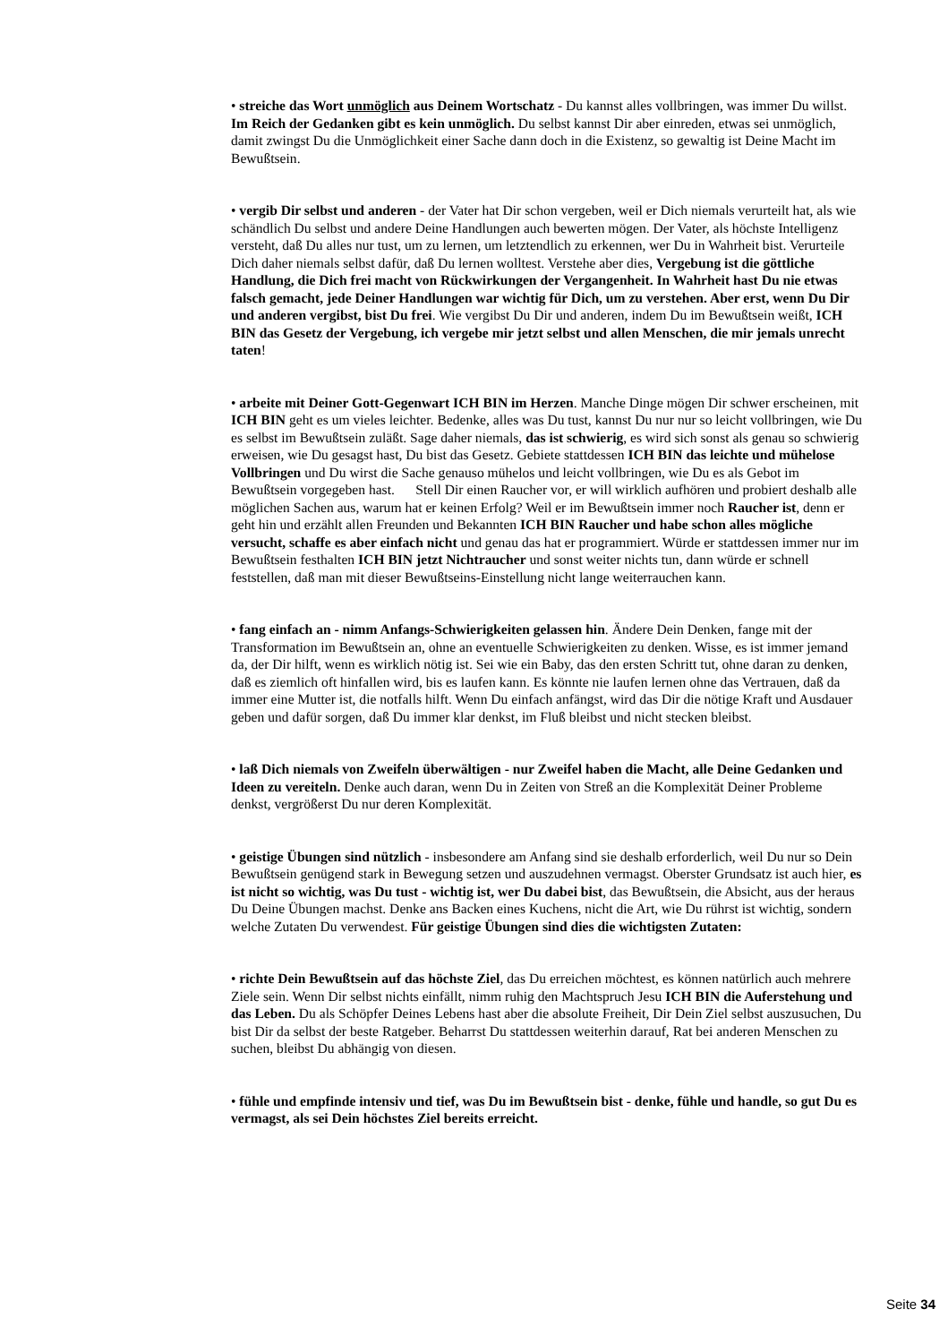• streiche das Wort unmöglich aus Deinem Wortschatz - Du kannst alles vollbringen, was immer Du willst. Im Reich der Gedanken gibt es kein unmöglich. Du selbst kannst Dir aber einreden, etwas sei unmöglich, damit zwingst Du die Unmöglichkeit einer Sache dann doch in die Existenz, so gewaltig ist Deine Macht im Bewußtsein.
• vergib Dir selbst und anderen - der Vater hat Dir schon vergeben, weil er Dich niemals verurteilt hat, als wie schändlich Du selbst und andere Deine Handlungen auch bewerten mögen. Der Vater, als höchste Intelligenz versteht, daß Du alles nur tust, um zu lernen, um letztendlich zu erkennen, wer Du in Wahrheit bist. Verurteile Dich daher niemals selbst dafür, daß Du lernen wolltest. Verstehe aber dies, Vergebung ist die göttliche Handlung, die Dich frei macht von Rückwirkungen der Vergangenheit. In Wahrheit hast Du nie etwas falsch gemacht, jede Deiner Handlungen war wichtig für Dich, um zu verstehen. Aber erst, wenn Du Dir und anderen vergibst, bist Du frei. Wie vergibst Du Dir und anderen, indem Du im Bewußtsein weißt, ICH BIN das Gesetz der Vergebung, ich vergebe mir jetzt selbst und allen Menschen, die mir jemals unrecht taten!
• arbeite mit Deiner Gott-Gegenwart ICH BIN im Herzen. Manche Dinge mögen Dir schwer erscheinen, mit ICH BIN geht es um vieles leichter. Bedenke, alles was Du tust, kannst Du nur nur so leicht vollbringen, wie Du es selbst im Bewußtsein zuläßt. Sage daher niemals, das ist schwierig, es wird sich sonst als genau so schwierig erweisen, wie Du gesagst hast, Du bist das Gesetz. Gebiete stattdessen ICH BIN das leichte und mühelose Vollbringen und Du wirst die Sache genauso mühelos und leicht vollbringen, wie Du es als Gebot im Bewußtsein vorgegeben hast. Stell Dir einen Raucher vor, er will wirklich aufhören und probiert deshalb alle möglichen Sachen aus, warum hat er keinen Erfolg? Weil er im Bewußtsein immer noch Raucher ist, denn er geht hin und erzählt allen Freunden und Bekannten ICH BIN Raucher und habe schon alles mögliche versucht, schaffe es aber einfach nicht und genau das hat er programmiert. Würde er stattdessen immer nur im Bewußtsein festhalten ICH BIN jetzt Nichtraucher und sonst weiter nichts tun, dann würde er schnell feststellen, daß man mit dieser Bewußtseins-Einstellung nicht lange weiterrauchen kann.
• fang einfach an - nimm Anfangs-Schwierigkeiten gelassen hin. Ändere Dein Denken, fange mit der Transformation im Bewußtsein an, ohne an eventuelle Schwierigkeiten zu denken. Wisse, es ist immer jemand da, der Dir hilft, wenn es wirklich nötig ist. Sei wie ein Baby, das den ersten Schritt tut, ohne daran zu denken, daß es ziemlich oft hinfallen wird, bis es laufen kann. Es könnte nie laufen lernen ohne das Vertrauen, daß da immer eine Mutter ist, die notfalls hilft. Wenn Du einfach anfängst, wird das Dir die nötige Kraft und Ausdauer geben und dafür sorgen, daß Du immer klar denkst, im Fluß bleibst und nicht stecken bleibst.
• laß Dich niemals von Zweifeln überwältigen - nur Zweifel haben die Macht, alle Deine Gedanken und Ideen zu vereiteln. Denke auch daran, wenn Du in Zeiten von Streß an die Komplexität Deiner Probleme denkst, vergrößerst Du nur deren Komplexität.
• geistige Übungen sind nützlich - insbesondere am Anfang sind sie deshalb erforderlich, weil Du nur so Dein Bewußtsein genügend stark in Bewegung setzen und auszudehnen vermagst. Oberster Grundsatz ist auch hier, es ist nicht so wichtig, was Du tust - wichtig ist, wer Du dabei bist, das Bewußtsein, die Absicht, aus der heraus Du Deine Übungen machst. Denke ans Backen eines Kuchens, nicht die Art, wie Du rührst ist wichtig, sondern welche Zutaten Du verwendest. Für geistige Übungen sind dies die wichtigsten Zutaten:
• richte Dein Bewußtsein auf das höchste Ziel, das Du erreichen möchtest, es können natürlich auch mehrere Ziele sein. Wenn Dir selbst nichts einfällt, nimm ruhig den Machtspruch Jesu ICH BIN die Auferstehung und das Leben. Du als Schöpfer Deines Lebens hast aber die absolute Freiheit, Dir Dein Ziel selbst auszusuchen, Du bist Dir da selbst der beste Ratgeber. Beharrst Du stattdessen weiterhin darauf, Rat bei anderen Menschen zu suchen, bleibst Du abhängig von diesen.
• fühle und empfinde intensiv und tief, was Du im Bewußtsein bist - denke, fühle und handle, so gut Du es vermagst, als sei Dein höchstes Ziel bereits erreicht.
Seite 34